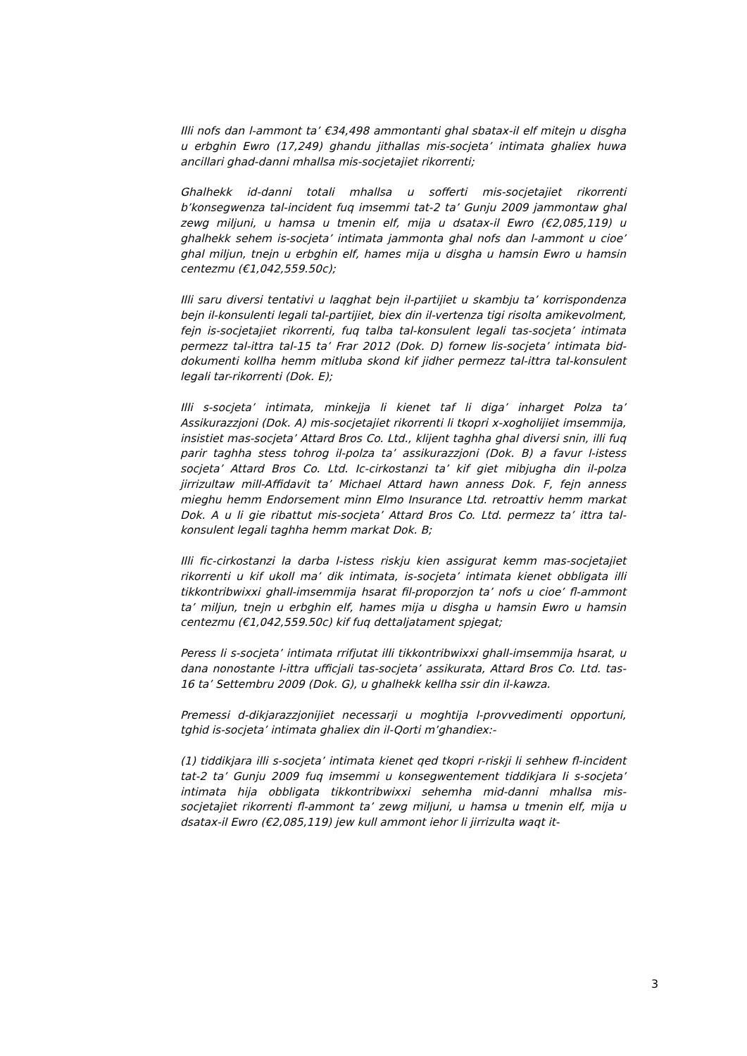Illi nofs dan l-ammont ta’ €34,498 ammontanti ghal sbatax-il elf mitejn u disgha u erbghin Ewro (17,249) ghandu jithallas mis-socjeta’ intimata ghaliex huwa ancillari ghad-danni mhallsa mis-socjetajiet rikorrenti;
Ghalhekk id-danni totali mhallsa u sofferti mis-socjetajiet rikorrenti b’konsegwenza tal-incident fuq imsemmi tat-2 ta’ Gunju 2009 jammontaw ghal zewg miljuni, u hamsa u tmenin elf, mija u dsatax-il Ewro (€2,085,119) u ghalhekk sehem is-socjeta’ intimata jammonta ghal nofs dan l-ammont u cioe’ ghal miljun, tnejn u erbghin elf, hames mija u disgha u hamsin Ewro u hamsin centezmu (€1,042,559.50c);
Illi saru diversi tentativi u laqghat bejn il-partijiet u skambju ta’ korrispondenza bejn il-konsulenti legali tal-partijiet, biex din il-vertenza tigi risolta amikevolment, fejn is-socjetajiet rikorrenti, fuq talba tal-konsulent legali tas-socjeta’ intimata permezz tal-ittra tal-15 ta’ Frar 2012 (Dok. D) fornew lis-socjeta’ intimata bid-dokumenti kollha hemm mitluba skond kif jidher permezz tal-ittra tal-konsulent legali tar-rikorrenti (Dok. E);
Illi s-socjeta’ intimata, minkejja li kienet taf li diga’ inharget Polza ta’ Assikurazzjoni (Dok. A) mis-socjetajiet rikorrenti li tkopri x-xogholijiet imsemmija, insistiet mas-socjeta’ Attard Bros Co. Ltd., klijent taghha ghal diversi snin, illi fuq parir taghha stess tohrog il-polza ta’ assikurazzjoni (Dok. B) a favur l-istess socjeta’ Attard Bros Co. Ltd. Ic-cirkostanzi ta’ kif giet mibjugha din il-polza jirrizultaw mill-Affidavit ta’ Michael Attard hawn anness Dok. F, fejn anness mieghu hemm Endorsement minn Elmo Insurance Ltd. retroattiv hemm markat Dok. A u li gie ribattut mis-socjeta’ Attard Bros Co. Ltd. permezz ta’ ittra tal-konsulent legali taghha hemm markat Dok. B;
Illi fic-cirkostanzi la darba l-istess riskju kien assigurat kemm mas-socjetajiet rikorrenti u kif ukoll ma’ dik intimata, is-socjeta’ intimata kienet obbligata illi tikkontribwixxi ghall-imsemmija hsarat fil-proporzjon ta’ nofs u cioe’ fl-ammont ta’ miljun, tnejn u erbghin elf, hames mija u disgha u hamsin Ewro u hamsin centezmu (€1,042,559.50c) kif fuq dettaljatament spjegat;
Peress li s-socjeta’ intimata rrifjutat illi tikkontribwixxi ghall-imsemmija hsarat, u dana nonostante l-ittra ufficjali tas-socjeta’ assikurata, Attard Bros Co. Ltd. tas-16 ta’ Settembru 2009 (Dok. G), u ghalhekk kellha ssir din il-kawza.
Premessi d-dikjarazzjonijiet necessarji u moghtija l-provvedimenti opportuni, tghid is-socjeta’ intimata ghaliex din il-Qorti m’ghandiex:-
(1) tiddikjara illi s-socjeta’ intimata kienet qed tkopri r-riskji li sehhew fl-incident tat-2 ta’ Gunju 2009 fuq imsemmi u konsegwentement tiddikjara li s-socjeta’ intimata hija obbligata tikkontribwixxi sehemha mid-danni mhallsa mis-socjetajiet rikorrenti fl-ammont ta’ zewg miljuni, u hamsa u tmenin elf, mija u dsatax-il Ewro (€2,085,119) jew kull ammont iehor li jirrizulta waqt it-
3